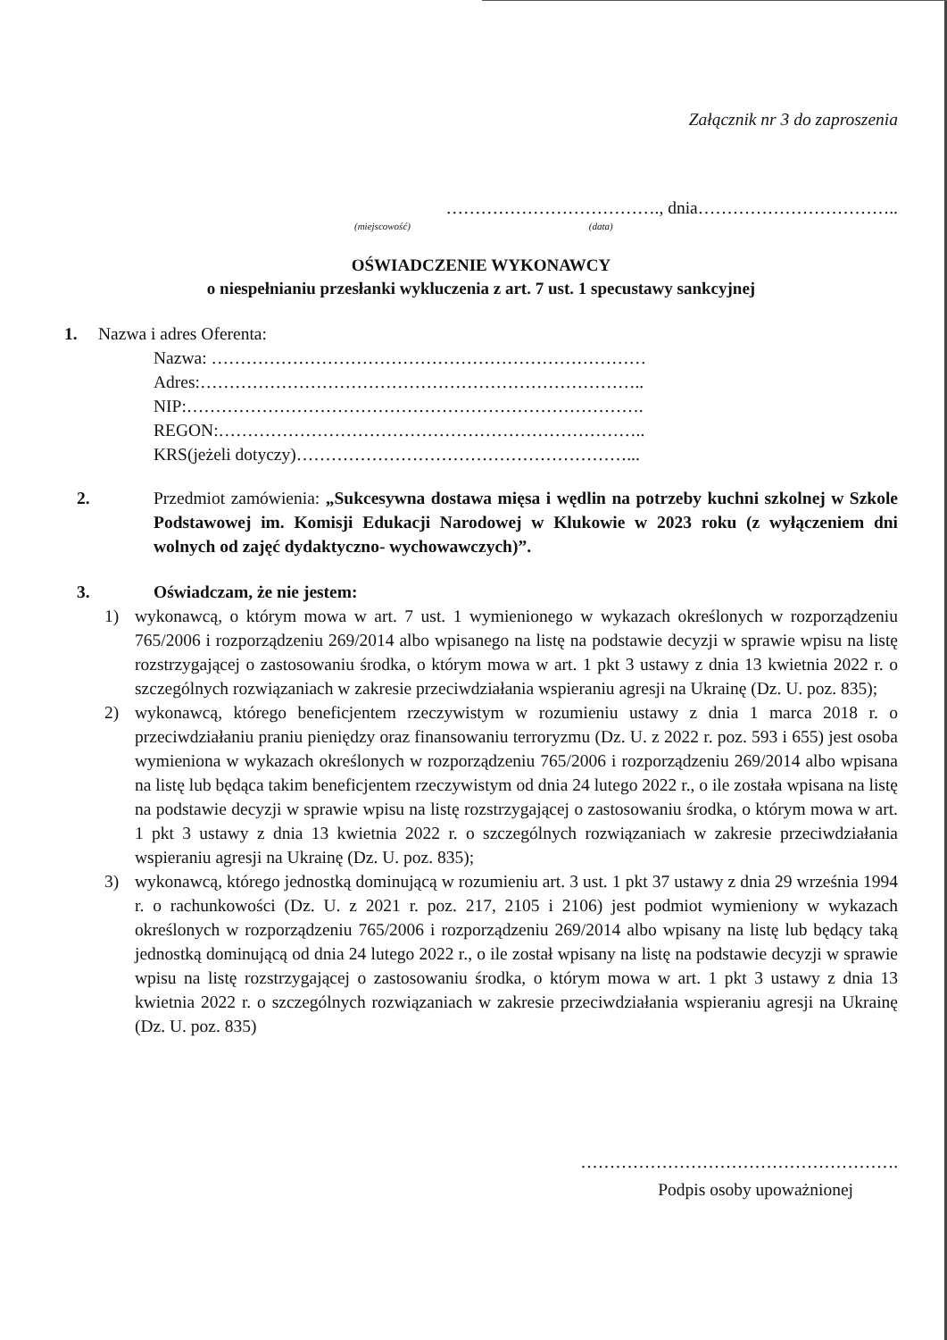Załącznik nr 3 do zaproszenia
………………………………., dnia……………………………..
(miejscowość) (data)
OŚWIADCZENIE WYKONAWCY
o niespełnianiu przesłanki wykluczenia z art. 7 ust. 1 specustawy sankcyjnej
1. Nazwa i adres Oferenta:
Nazwa: …………………………………………………………………
Adres:…………………………………………………………………..
NIP:…………………………………………………………………….
REGON:………………………………………………………………..
KRS(jeżeli dotyczy)…………………………………………………...
2. Przedmiot zamówienia: „Sukcesywna dostawa mięsa i wędlin na potrzeby kuchni szkolnej w Szkole Podstawowej im. Komisji Edukacji Narodowej w Klukowie w 2023 roku (z wyłączeniem dni wolnych od zajęć dydaktyczno- wychowawczych)”.
3. Oświadczam, że nie jestem:
1) wykonawcą, o którym mowa w art. 7 ust. 1 wymienionego w wykazach określonych w rozporządzeniu 765/2006 i rozporządzeniu 269/2014 albo wpisanego na listę na podstawie decyzji w sprawie wpisu na listę rozstrzygającej o zastosowaniu środka, o którym mowa w art. 1 pkt 3 ustawy z dnia 13 kwietnia 2022 r. o szczególnych rozwiązaniach w zakresie przeciwdziałania wspieraniu agresji na Ukrainę (Dz. U. poz. 835);
2) wykonawcą, którego beneficjentem rzeczywistym w rozumieniu ustawy z dnia 1 marca 2018 r. o przeciwdziałaniu praniu pieniędzy oraz finansowaniu terroryzmu (Dz. U. z 2022 r. poz. 593 i 655) jest osoba wymieniona w wykazach określonych w rozporządzeniu 765/2006 i rozporządzeniu 269/2014 albo wpisana na listę lub będąca takim beneficjentem rzeczywistym od dnia 24 lutego 2022 r., o ile została wpisana na listę na podstawie decyzji w sprawie wpisu na listę rozstrzygającej o zastosowaniu środka, o którym mowa w art. 1 pkt 3 ustawy z dnia 13 kwietnia 2022 r. o szczególnych rozwiązaniach w zakresie przeciwdziałania wspieraniu agresji na Ukrainę (Dz. U. poz. 835);
3) wykonawcą, którego jednostką dominującą w rozumieniu art. 3 ust. 1 pkt 37 ustawy z dnia 29 września 1994 r. o rachunkowości (Dz. U. z 2021 r. poz. 217, 2105 i 2106) jest podmiot wymieniony w wykazach określonych w rozporządzeniu 765/2006 i rozporządzeniu 269/2014 albo wpisany na listę lub będący taką jednostką dominującą od dnia 24 lutego 2022 r., o ile został wpisany na listę na podstawie decyzji w sprawie wpisu na listę rozstrzygającej o zastosowaniu środka, o którym mowa w art. 1 pkt 3 ustawy z dnia 13 kwietnia 2022 r. o szczególnych rozwiązaniach w zakresie przeciwdziałania wspieraniu agresji na Ukrainę (Dz. U. poz. 835)
……………………………………………….
Podpis osoby upoważnionej